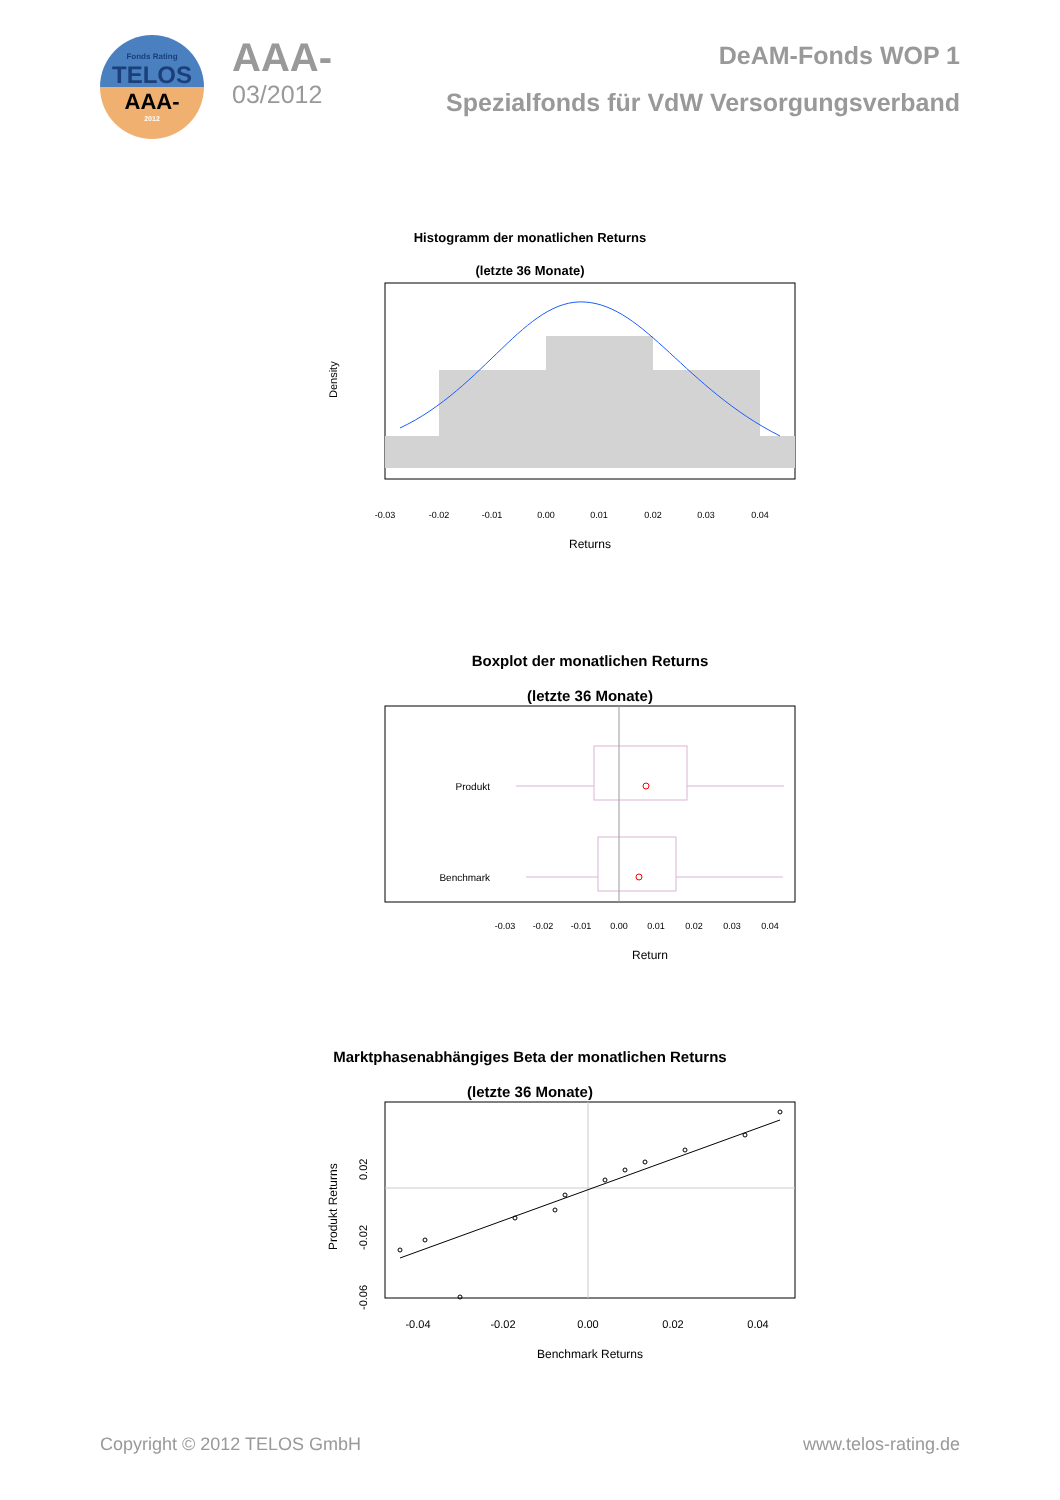Fonds Rating
TELOS
AAA-
2012
AAA-
03/2012
DeAM-Fonds WOP 1
Spezialfonds für VdW Versorgungsverband
Histogramm der monatlichen Returns
(letzte 36 Monate)
Density
-0.03
-0.02
-0.01
0.00
0.01
0.02
0.03
0.04
Returns
Boxplot der monatlichen Returns
(letzte 36 Monate)
Produkt
Benchmark
-0.03
-0.02
-0.01
0.00
0.01
0.02
0.03
0.04
Return
Marktphasenabhängiges Beta der monatlichen Returns
(letzte 36 Monate)
Produkt Returns
0.02
-0.02
-0.06
-0.04
-0.02
0.00
0.02
0.04
Benchmark Returns
Copyright © 2012 TELOS GmbH www.telos-rating.de